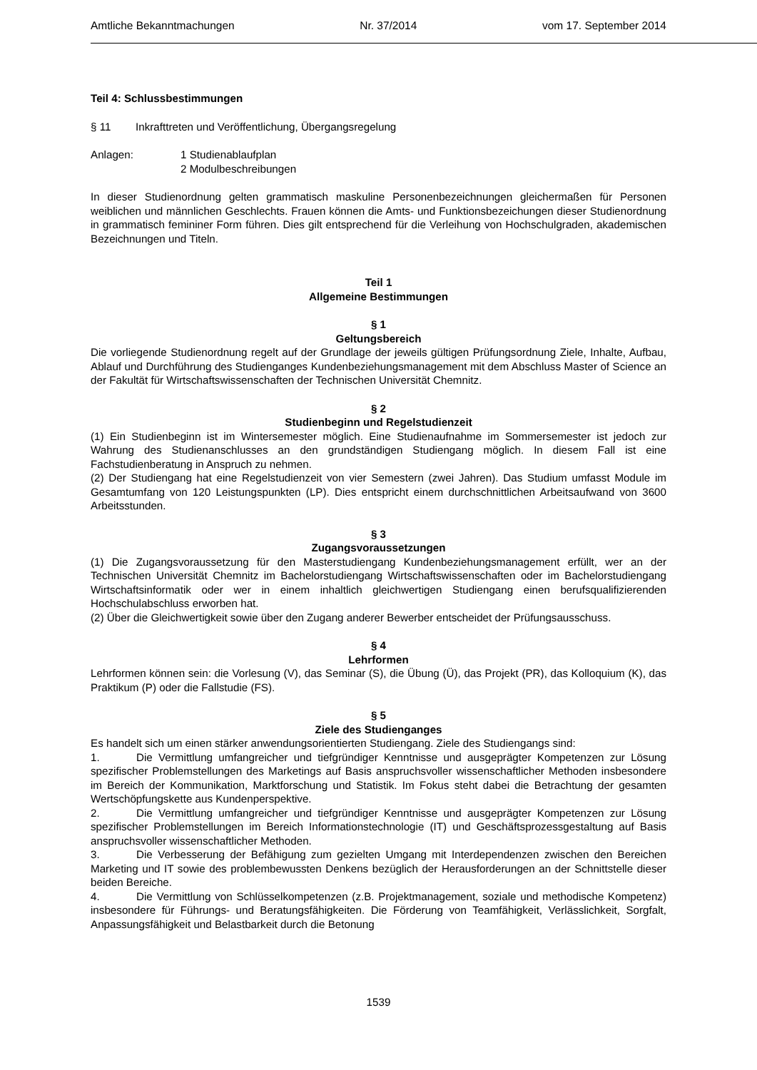Amtliche Bekanntmachungen Nr. 37/2014 vom 17. September 2014
Teil 4: Schlussbestimmungen
§ 11 Inkrafttreten und Veröffentlichung, Übergangsregelung
Anlagen: 1 Studienablaufplan
2 Modulbeschreibungen
In dieser Studienordnung gelten grammatisch maskuline Personenbezeichnungen gleichermaßen für Personen weiblichen und männlichen Geschlechts. Frauen können die Amts- und Funktionsbezeichungen dieser Studienordnung in grammatisch femininer Form führen. Dies gilt entsprechend für die Verleihung von Hochschulgraden, akademischen Bezeichnungen und Titeln.
Teil 1
Allgemeine Bestimmungen
§ 1
Geltungsbereich
Die vorliegende Studienordnung regelt auf der Grundlage der jeweils gültigen Prüfungsordnung Ziele, Inhalte, Aufbau, Ablauf und Durchführung des Studienganges Kundenbeziehungsmanagement mit dem Abschluss Master of Science an der Fakultät für Wirtschaftswissenschaften der Technischen Universität Chemnitz.
§ 2
Studienbeginn und Regelstudienzeit
(1) Ein Studienbeginn ist im Wintersemester möglich. Eine Studienaufnahme im Sommersemester ist jedoch zur Wahrung des Studienanschlusses an den grundständigen Studiengang möglich. In diesem Fall ist eine Fachstudienberatung in Anspruch zu nehmen.
(2) Der Studiengang hat eine Regelstudienzeit von vier Semestern (zwei Jahren). Das Studium umfasst Module im Gesamtumfang von 120 Leistungspunkten (LP). Dies entspricht einem durchschnittlichen Arbeitsaufwand von 3600 Arbeitsstunden.
§ 3
Zugangsvoraussetzungen
(1) Die Zugangsvoraussetzung für den Masterstudiengang Kundenbeziehungsmanagement erfüllt, wer an der Technischen Universität Chemnitz im Bachelorstudiengang Wirtschaftswissenschaften oder im Bachelorstudiengang Wirtschaftsinformatik oder wer in einem inhaltlich gleichwertigen Studiengang einen berufsqualifizierenden Hochschulabschluss erworben hat.
(2) Über die Gleichwertigkeit sowie über den Zugang anderer Bewerber entscheidet der Prüfungsausschuss.
§ 4
Lehrformen
Lehrformen können sein: die Vorlesung (V), das Seminar (S), die Übung (Ü), das Projekt (PR), das Kolloquium (K), das Praktikum (P) oder die Fallstudie (FS).
§ 5
Ziele des Studienganges
Es handelt sich um einen stärker anwendungsorientierten Studiengang. Ziele des Studiengangs sind:
1. Die Vermittlung umfangreicher und tiefgründiger Kenntnisse und ausgeprägter Kompetenzen zur Lösung spezifischer Problemstellungen des Marketings auf Basis anspruchsvoller wissenschaftlicher Methoden insbesondere im Bereich der Kommunikation, Marktforschung und Statistik. Im Fokus steht dabei die Betrachtung der gesamten Wertschöpfungskette aus Kundenperspektive.
2. Die Vermittlung umfangreicher und tiefgründiger Kenntnisse und ausgeprägter Kompetenzen zur Lösung spezifischer Problemstellungen im Bereich Informationstechnologie (IT) und Geschäftsprozessgestaltung auf Basis anspruchsvoller wissenschaftlicher Methoden.
3. Die Verbesserung der Befähigung zum gezielten Umgang mit Interdependenzen zwischen den Bereichen Marketing und IT sowie des problembewussten Denkens bezüglich der Herausforderungen an der Schnittstelle dieser beiden Bereiche.
4. Die Vermittlung von Schlüsselkompetenzen (z.B. Projektmanagement, soziale und methodische Kompetenz) insbesondere für Führungs- und Beratungsfähigkeiten. Die Förderung von Teamfähigkeit, Verlässlichkeit, Sorgfalt, Anpassungsfähigkeit und Belastbarkeit durch die Betonung
1539